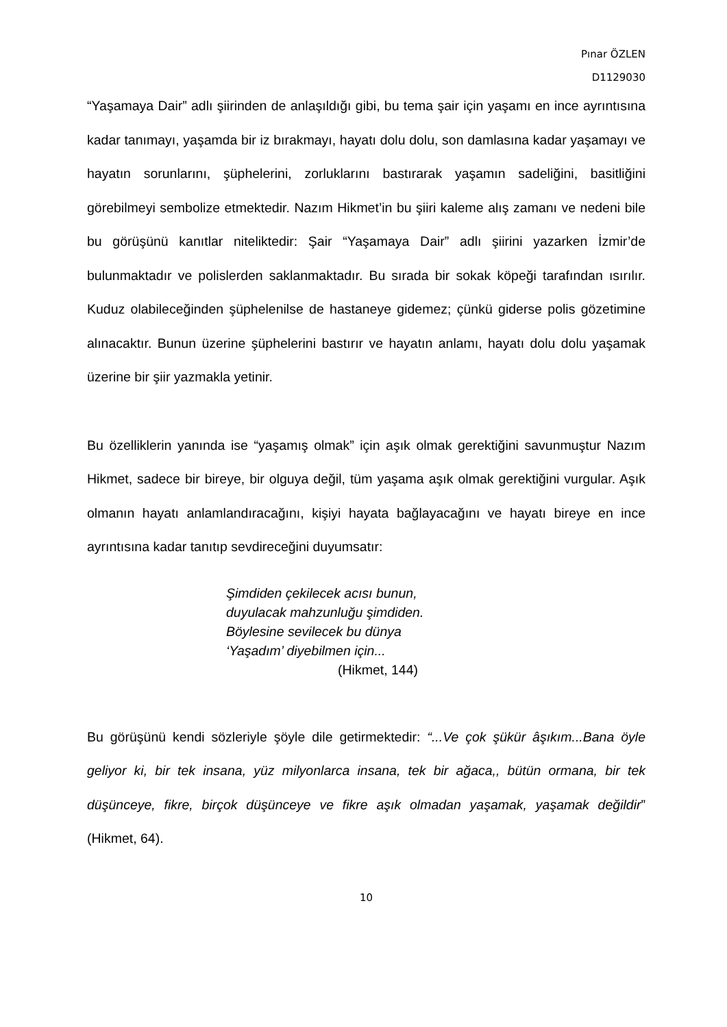Pınar ÖZLEN
D1129030
“Yaşamaya Dair” adlı şiirinden de anlaşıldığı gibi, bu tema şair için yaşamı en ince ayrıntısına kadar tanımayı, yaşamda bir iz bırakmayı, hayatı dolu dolu, son damlasına kadar yaşamayı ve hayatın sorunlarını, şüphelerini, zorluklarını bastırarak yaşamın sadeliğini, basitliğini görebilmeyi sembolize etmektedir. Nazım Hikmet’in bu şiiri kaleme alış zamanı ve nedeni bile bu görüşünü kanıtlar niteliktedir: Şair “Yaşamaya Dair” adlı şiirini yazarken İzmir’de bulunmaktadır ve polislerden saklanmaktadır. Bu sırada bir sokak köpeği tarafından ısırılır. Kuduz olabileceğinden şüphelenilse de hastaneye gidemez; çünkü giderse polis gözetimine alınacaktır. Bunun üzerine şüphelerini bastırır ve hayatın anlamı, hayatı dolu dolu yaşamak üzerine bir şiir yazmakla yetinir.
Bu özelliklerin yanında ise “yaşamış olmak” için aşık olmak gerektiğini savunmuştur Nazım Hikmet, sadece bir bireye, bir olguya değil, tüm yaşama aşık olmak gerektiğini vurgular. Aşık olmanın hayatı anlamlandıracağını, kişiyi hayata bağlayacağını ve hayatı bireye en ince ayrıntısına kadar tanıtıp sevdireceğini duyumsatır:
Şimdiden çekilecek acısı bunun,
duyulacak mahzunluğu şimdiden.
Böylesine sevilecek bu dünya
‘Yaşadım’ diyebilmen için...
(Hikmet, 144)
Bu görüşünü kendi sözleriyle şöyle dile getirmektedir: “...Ve çok şükür âşıkım...Bana öyle geliyor ki, bir tek insana, yüz milyonlarca insana, tek bir ağaca,, bütün ormana, bir tek düşünceye, fikre, birçok düşünceye ve fikre aşık olmadan yaşamak, yaşamak değildir” (Hikmet, 64).
10